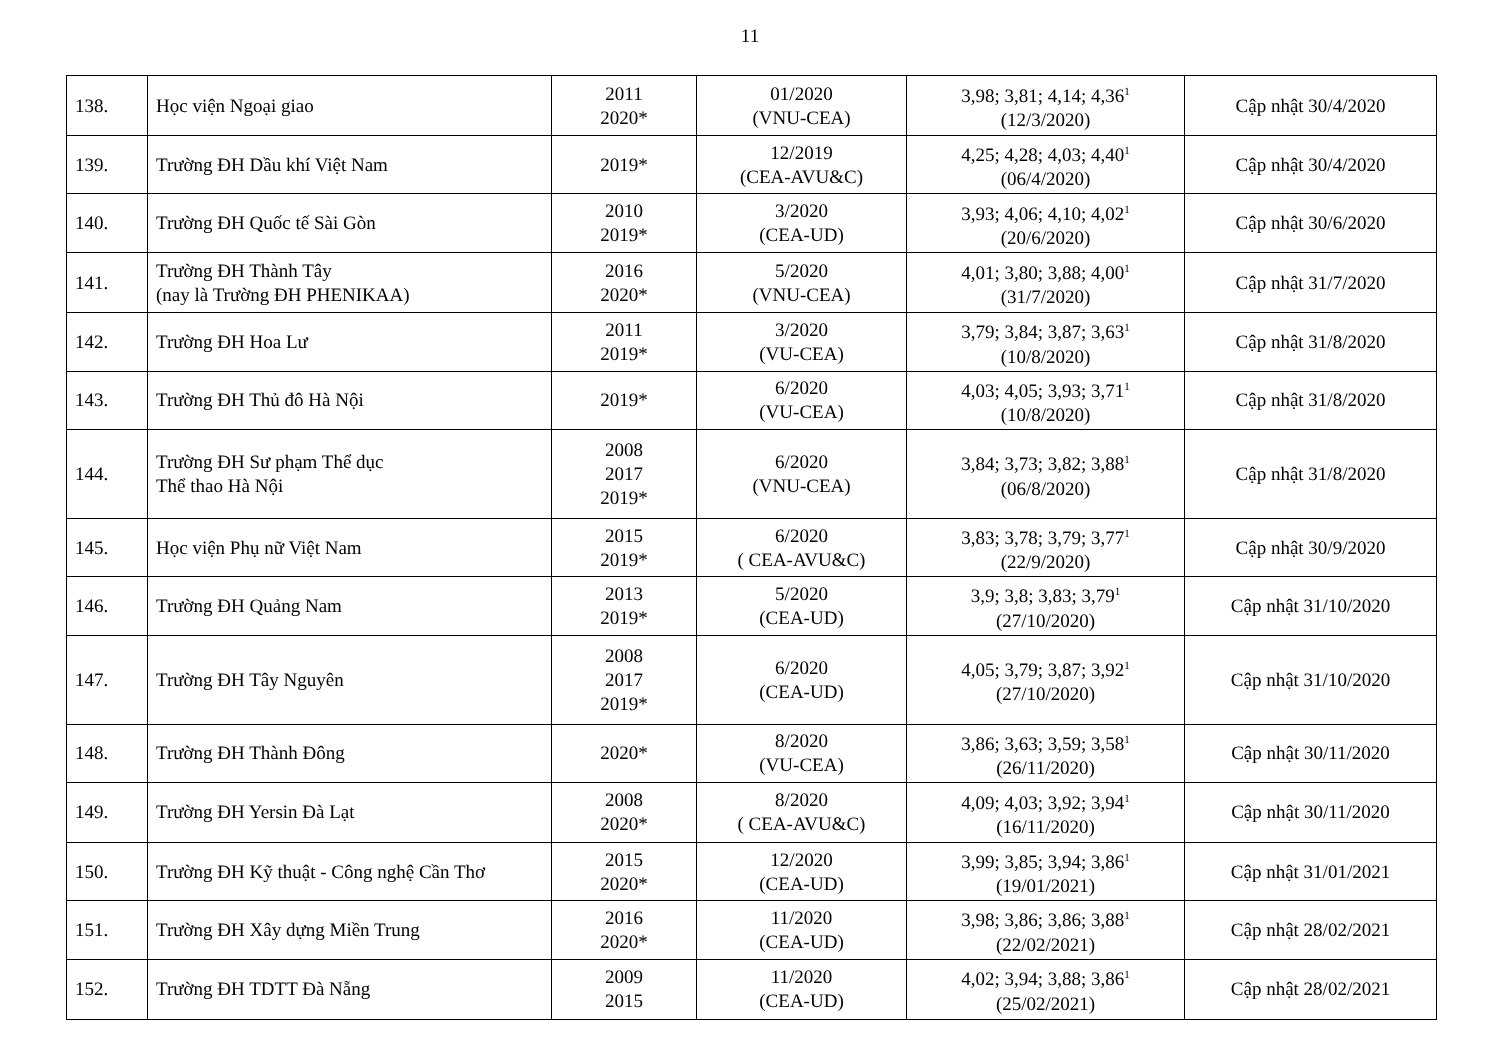11
| 138. | Học viện Ngoại giao | 2011 2020* | 01/2020 (VNU-CEA) | 3,98; 3,81; 4,14; 4,36<sup>1</sup> (12/3/2020) | Cập nhật 30/4/2020 |
| 139. | Trường ĐH Dầu khí Việt Nam | 2019* | 12/2019 (CEA-AVU&C) | 4,25; 4,28; 4,03; 4,40<sup>1</sup> (06/4/2020) | Cập nhật 30/4/2020 |
| 140. | Trường ĐH Quốc tế Sài Gòn | 2010 2019* | 3/2020 (CEA-UD) | 3,93; 4,06; 4,10; 4,02<sup>1</sup> (20/6/2020) | Cập nhật 30/6/2020 |
| 141. | Trường ĐH Thành Tây (nay là Trường ĐH PHENIKAA) | 2016 2020* | 5/2020 (VNU-CEA) | 4,01; 3,80; 3,88; 4,00<sup>1</sup> (31/7/2020) | Cập nhật 31/7/2020 |
| 142. | Trường ĐH Hoa Lư | 2011 2019* | 3/2020 (VU-CEA) | 3,79; 3,84; 3,87; 3,63<sup>1</sup> (10/8/2020) | Cập nhật 31/8/2020 |
| 143. | Trường ĐH Thủ đô Hà Nội | 2019* | 6/2020 (VU-CEA) | 4,03; 4,05; 3,93; 3,71<sup>1</sup> (10/8/2020) | Cập nhật 31/8/2020 |
| 144. | Trường ĐH Sư phạm Thể dục Thể thao Hà Nội | 2008 2017 2019* | 6/2020 (VNU-CEA) | 3,84; 3,73; 3,82; 3,88<sup>1</sup> (06/8/2020) | Cập nhật 31/8/2020 |
| 145. | Học viện Phụ nữ Việt Nam | 2015 2019* | 6/2020 ( CEA-AVU&C) | 3,83; 3,78; 3,79; 3,77<sup>1</sup> (22/9/2020) | Cập nhật 30/9/2020 |
| 146. | Trường ĐH Quảng Nam | 2013 2019* | 5/2020 (CEA-UD) | 3,9; 3,8; 3,83; 3,79<sup>1</sup> (27/10/2020) | Cập nhật 31/10/2020 |
| 147. | Trường ĐH Tây Nguyên | 2008 2017 2019* | 6/2020 (CEA-UD) | 4,05; 3,79; 3,87; 3,92<sup>1</sup> (27/10/2020) | Cập nhật 31/10/2020 |
| 148. | Trường ĐH Thành Đông | 2020* | 8/2020 (VU-CEA) | 3,86; 3,63; 3,59; 3,58<sup>1</sup> (26/11/2020) | Cập nhật 30/11/2020 |
| 149. | Trường ĐH Yersin Đà Lạt | 2008 2020* | 8/2020 ( CEA-AVU&C) | 4,09; 4,03; 3,92; 3,94<sup>1</sup> (16/11/2020) | Cập nhật 30/11/2020 |
| 150. | Trường ĐH Kỹ thuật - Công nghệ Cần Thơ | 2015 2020* | 12/2020 (CEA-UD) | 3,99; 3,85; 3,94; 3,86<sup>1</sup> (19/01/2021) | Cập nhật 31/01/2021 |
| 151. | Trường ĐH Xây dựng Miền Trung | 2016 2020* | 11/2020 (CEA-UD) | 3,98; 3,86; 3,86; 3,88<sup>1</sup> (22/02/2021) | Cập nhật 28/02/2021 |
| 152. | Trường ĐH TDTT Đà Nẵng | 2009 2015 | 11/2020 (CEA-UD) | 4,02; 3,94; 3,88; 3,86<sup>1</sup> (25/02/2021) | Cập nhật 28/02/2021 |